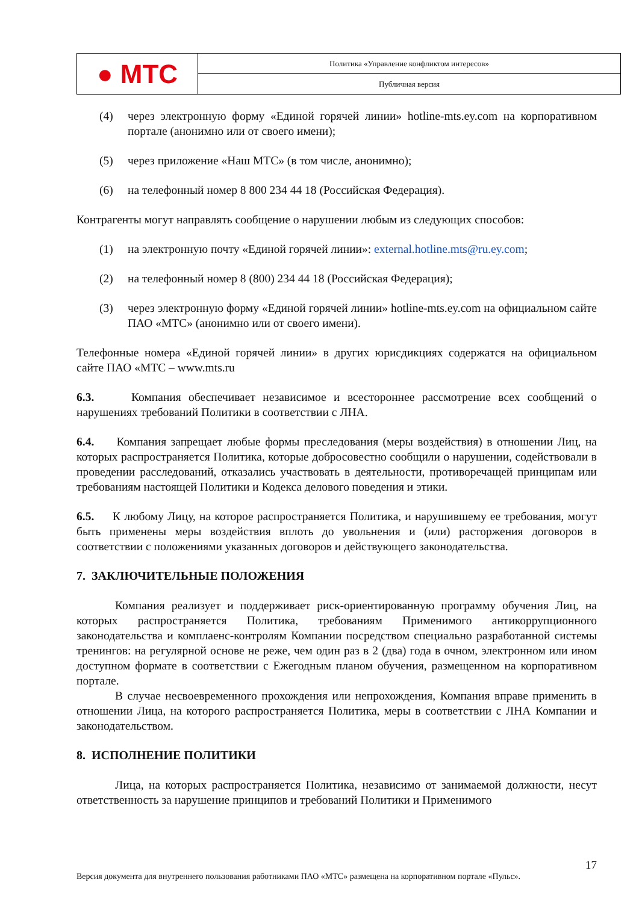● МТС
Политика «Управление конфликтом интересов»
Публичная версия
(4) через электронную форму «Единой горячей линии» hotline-mts.ey.com на корпоративном портале (анонимно или от своего имени);
(5) через приложение «Наш МТС» (в том числе, анонимно);
(6) на телефонный номер 8 800 234 44 18 (Российская Федерация).
Контрагенты могут направлять сообщение о нарушении любым из следующих способов:
(1) на электронную почту «Единой горячей линии»: external.hotline.mts@ru.ey.com;
(2) на телефонный номер 8 (800) 234 44 18 (Российская Федерация);
(3) через электронную форму «Единой горячей линии» hotline-mts.ey.com на официальном сайте ПАО «МТС» (анонимно или от своего имени).
Телефонные номера «Единой горячей линии» в других юрисдикциях содержатся на официальном сайте ПАО «МТС – www.mts.ru
6.3. Компания обеспечивает независимое и всестороннее рассмотрение всех сообщений о нарушениях требований Политики в соответствии с ЛНА.
6.4. Компания запрещает любые формы преследования (меры воздействия) в отношении Лиц, на которых распространяется Политика, которые добросовестно сообщили о нарушении, содействовали в проведении расследований, отказались участвовать в деятельности, противоречащей принципам или требованиям настоящей Политики и Кодекса делового поведения и этики.
6.5. К любому Лицу, на которое распространяется Политика, и нарушившему ее требования, могут быть применены меры воздействия вплоть до увольнения и (или) расторжения договоров в соответствии с положениями указанных договоров и действующего законодательства.
7. ЗАКЛЮЧИТЕЛЬНЫЕ ПОЛОЖЕНИЯ
Компания реализует и поддерживает риск-ориентированную программу обучения Лиц, на которых распространяется Политика, требованиям Применимого антикоррупционного законодательства и комплаенс-контролям Компании посредством специально разработанной системы тренингов: на регулярной основе не реже, чем один раз в 2 (два) года в очном, электронном или ином доступном формате в соответствии с Ежегодным планом обучения, размещенном на корпоративном портале.
В случае несвоевременного прохождения или непрохождения, Компания вправе применить в отношении Лица, на которого распространяется Политика, меры в соответствии с ЛНА Компании и законодательством.
8. ИСПОЛНЕНИЕ ПОЛИТИКИ
Лица, на которых распространяется Политика, независимо от занимаемой должности, несут ответственность за нарушение принципов и требований Политики и Применимого
17
Версия документа для внутреннего пользования работниками ПАО «МТС» размещена на корпоративном портале «Пульс».